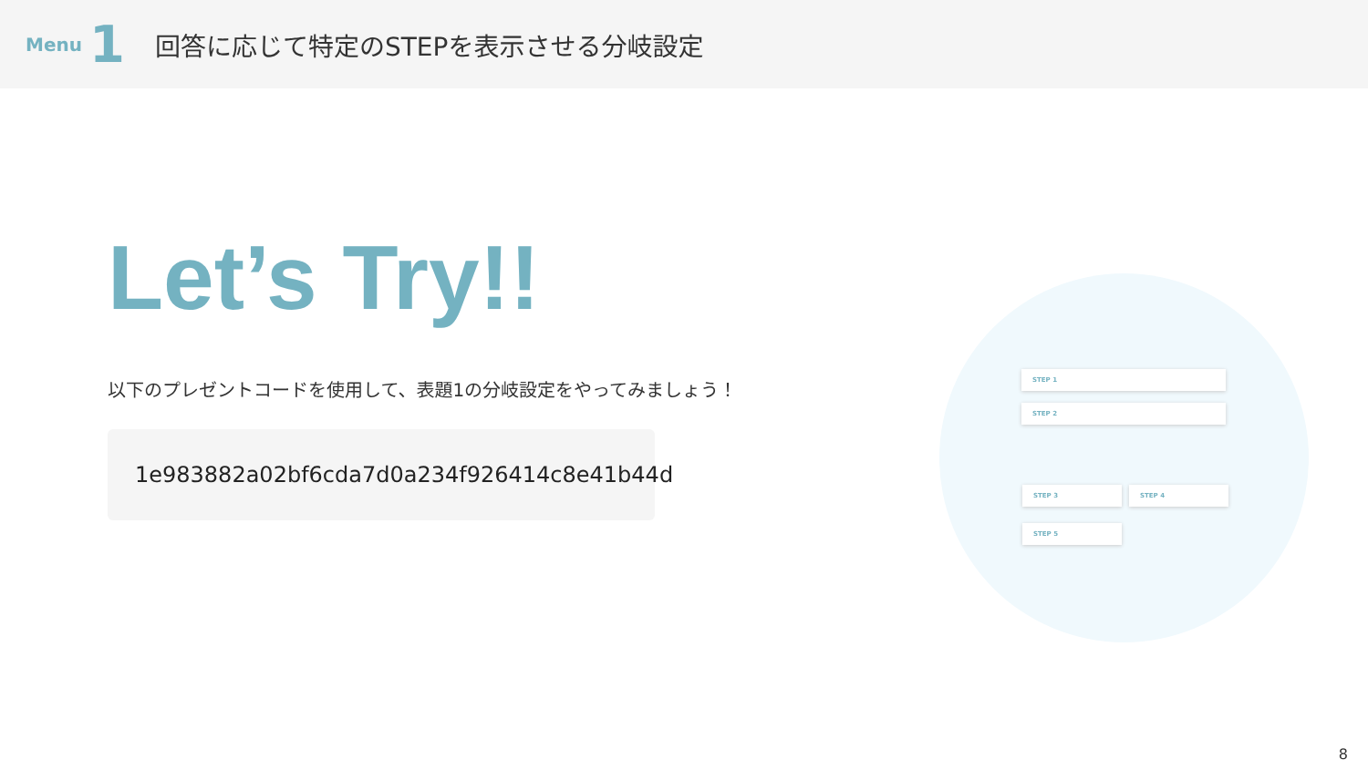Menu 1 回答に応じて特定のSTEPを表示させる分岐設定
Let’s Try!!
以下のプレゼントコードを使用して、表題1の分岐設定をやってみましょう！
1e983882a02bf6cda7d0a234f926414c8e41b44d
STEP 1
STEP 2
STEP 3 STEP 4
STEP 5
8